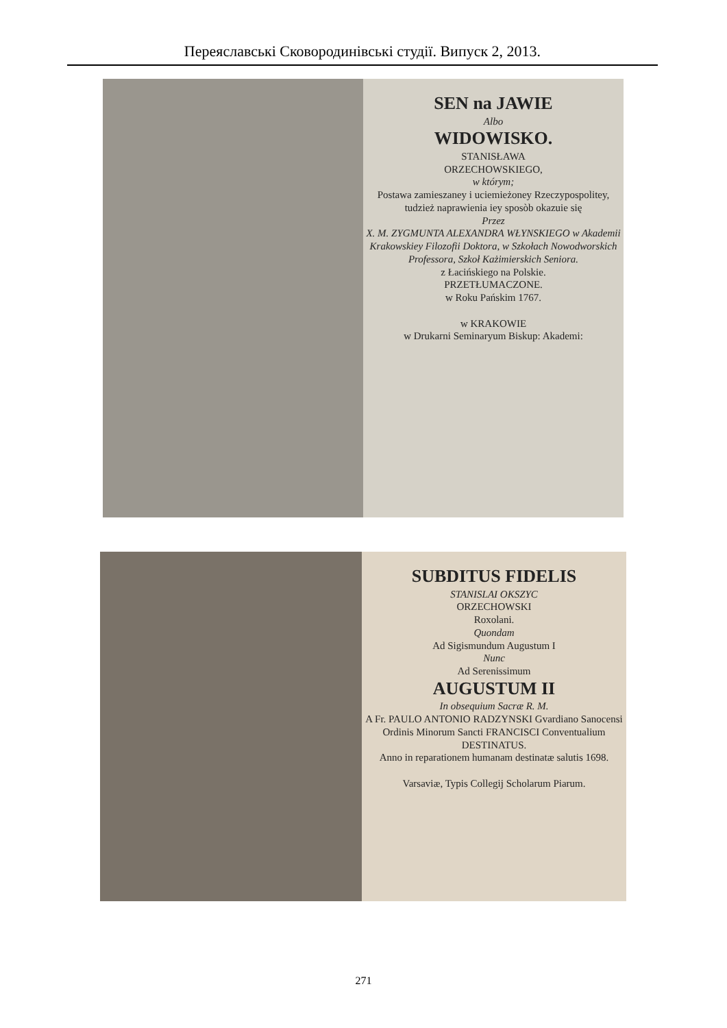Переяславські Сковородинівські студії. Випуск 2, 2013.
SEN na JAWIE
Albo
WIDOWISKO.
STANISŁAWA
ORZECHOWSKIEGO,
w którym;
Postawa zamieszaney i uciemieżoney Rzeczypospolitey, tudzież naprawienia iey sposòb okazuie się
Przez
X. M. ZYGMUNTA ALEXANDRA WŁYNSKIEGO w Akademii Krakowskiey Filozofii Doktora, w Szkołach Nowodworskich Professora, Szkoł Każimierskich Seniora.
z Łacińskiego na Polskie.
PRZETŁUMACZONE.
w Roku Pańskim 1767.
w KRAKOWIE
w Drukarni Seminaryum Biskup: Akademi:
SUBDITUS FIDELIS
STANISLAI OKSZYC
ORZECHOWSKI
Roxolani.
Quondam
Ad Sigismundum Augustum I
Nunc
Ad Serenissimum
AUGUSTUM II
In obsequium Sacræ R. M.
A Fr. PAULO ANTONIO RADZYNSKI Gvardiano Sanocensi Ordinis Minorum Sancti FRANCISCI Conventualium
DESTINATUS.
Anno in reparationem humanam destinatæ salutis 1698.
Varsaviæ, Typis Collegij Scholarum Piarum.
271